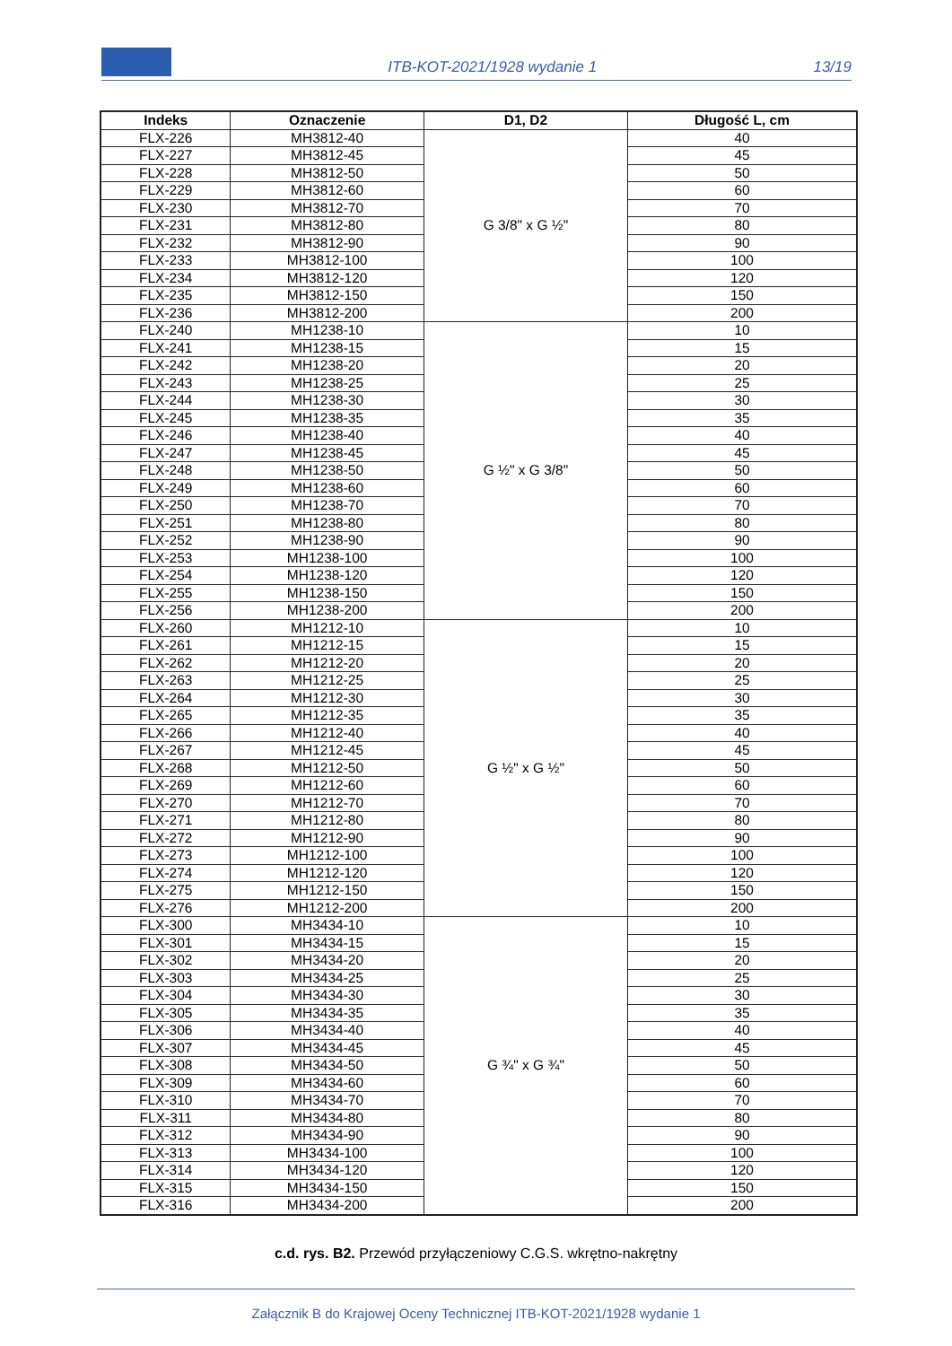ITB-KOT-2021/1928 wydanie 1 13/19
| Indeks | Oznaczenie | D1, D2 | Długość L, cm |
| --- | --- | --- | --- |
| FLX-226 | MH3812-40 | G 3/8" x G ½" | 40 |
| FLX-227 | MH3812-45 | | 45 |
| FLX-228 | MH3812-50 | | 50 |
| FLX-229 | MH3812-60 | | 60 |
| FLX-230 | MH3812-70 | | 70 |
| FLX-231 | MH3812-80 | | 80 |
| FLX-232 | MH3812-90 | | 90 |
| FLX-233 | MH3812-100 | | 100 |
| FLX-234 | MH3812-120 | | 120 |
| FLX-235 | MH3812-150 | | 150 |
| FLX-236 | MH3812-200 | | 200 |
| FLX-240 | MH1238-10 | G ½" x G 3/8" | 10 |
| FLX-241 | MH1238-15 | | 15 |
| FLX-242 | MH1238-20 | | 20 |
| FLX-243 | MH1238-25 | | 25 |
| FLX-244 | MH1238-30 | | 30 |
| FLX-245 | MH1238-35 | | 35 |
| FLX-246 | MH1238-40 | | 40 |
| FLX-247 | MH1238-45 | | 45 |
| FLX-248 | MH1238-50 | | 50 |
| FLX-249 | MH1238-60 | | 60 |
| FLX-250 | MH1238-70 | | 70 |
| FLX-251 | MH1238-80 | | 80 |
| FLX-252 | MH1238-90 | | 90 |
| FLX-253 | MH1238-100 | | 100 |
| FLX-254 | MH1238-120 | | 120 |
| FLX-255 | MH1238-150 | | 150 |
| FLX-256 | MH1238-200 | | 200 |
| FLX-260 | MH1212-10 | G ½" x G ½" | 10 |
| FLX-261 | MH1212-15 | | 15 |
| FLX-262 | MH1212-20 | | 20 |
| FLX-263 | MH1212-25 | | 25 |
| FLX-264 | MH1212-30 | | 30 |
| FLX-265 | MH1212-35 | | 35 |
| FLX-266 | MH1212-40 | | 40 |
| FLX-267 | MH1212-45 | | 45 |
| FLX-268 | MH1212-50 | | 50 |
| FLX-269 | MH1212-60 | | 60 |
| FLX-270 | MH1212-70 | | 70 |
| FLX-271 | MH1212-80 | | 80 |
| FLX-272 | MH1212-90 | | 90 |
| FLX-273 | MH1212-100 | | 100 |
| FLX-274 | MH1212-120 | | 120 |
| FLX-275 | MH1212-150 | | 150 |
| FLX-276 | MH1212-200 | | 200 |
| FLX-300 | MH3434-10 | G ¾" x G ¾" | 10 |
| FLX-301 | MH3434-15 | | 15 |
| FLX-302 | MH3434-20 | | 20 |
| FLX-303 | MH3434-25 | | 25 |
| FLX-304 | MH3434-30 | | 30 |
| FLX-305 | MH3434-35 | | 35 |
| FLX-306 | MH3434-40 | | 40 |
| FLX-307 | MH3434-45 | | 45 |
| FLX-308 | MH3434-50 | | 50 |
| FLX-309 | MH3434-60 | | 60 |
| FLX-310 | MH3434-70 | | 70 |
| FLX-311 | MH3434-80 | | 80 |
| FLX-312 | MH3434-90 | | 90 |
| FLX-313 | MH3434-100 | | 100 |
| FLX-314 | MH3434-120 | | 120 |
| FLX-315 | MH3434-150 | | 150 |
| FLX-316 | MH3434-200 | | 200 |
c.d. rys. B2. Przewód przyłączeniowy C.G.S. wkrętno-nakrętny
Załącznik B do Krajowej Oceny Technicznej ITB-KOT-2021/1928 wydanie 1